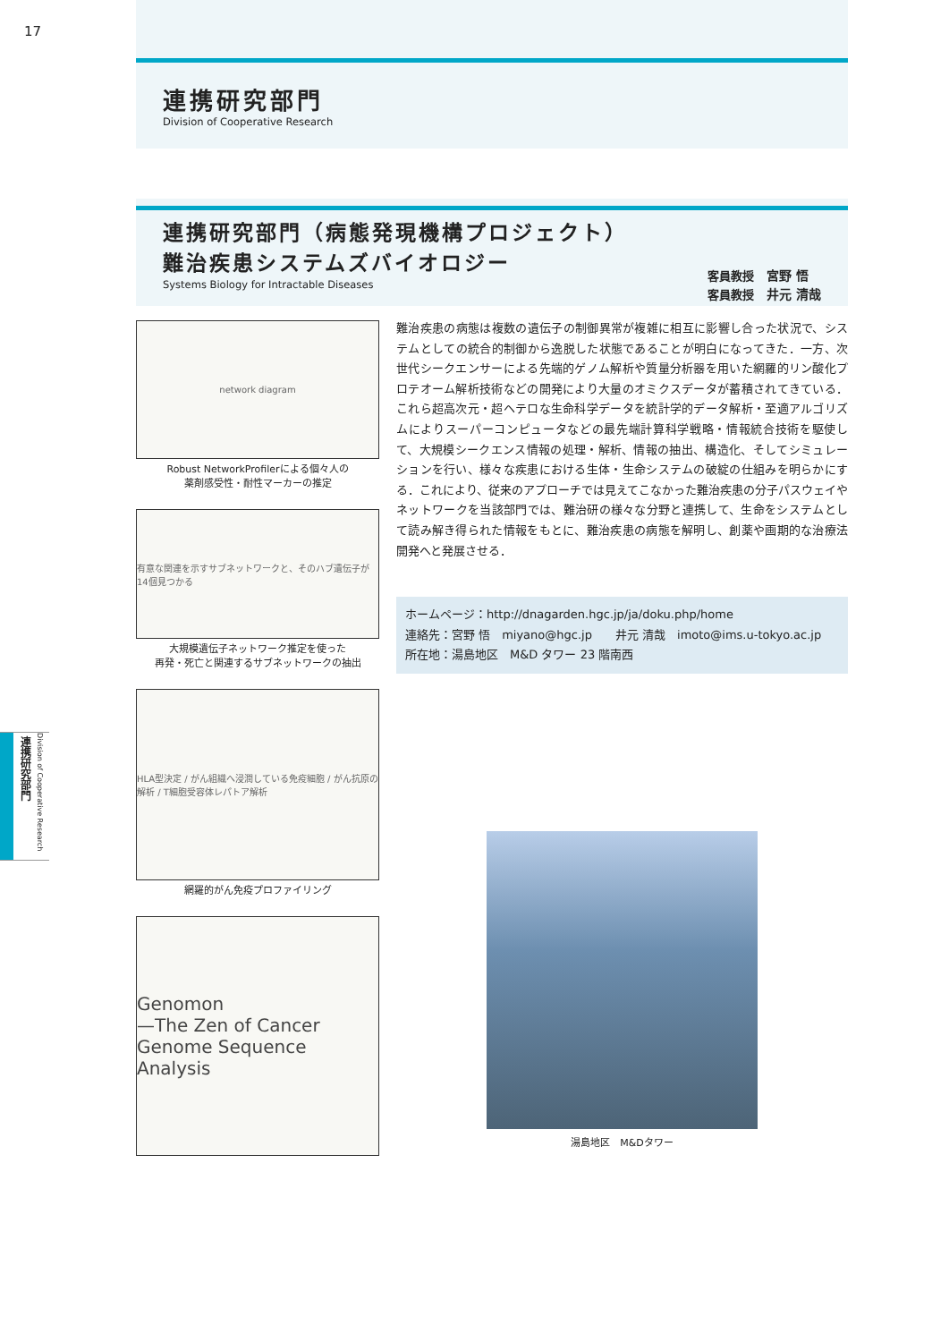17
連携研究部門
Division of Cooperative Research
連携研究部門（病態発現機構プロジェクト）
難治疾患システムズバイオロジー
Systems Biology for Intractable Diseases
客員教授 宮野 悟
客員教授 井元 清哉
network diagram
Robust NetworkProfilerによる個々人の
薬剤感受性・耐性マーカーの推定
有意な関連を示すサブネットワークと、そのハブ遺伝子が14個見つかる
大規模遺伝子ネットワーク推定を使った
再発・死亡と関連するサブネットワークの抽出
HLA型決定 / がん組織へ浸潤している免疫細胞 / がん抗原の解析 / T細胞受容体レパトア解析
網羅的がん免疫プロファイリング
Genomon
—The Zen of Cancer Genome Sequence Analysis
難治疾患の病態は複数の遺伝子の制御異常が複雑に相互に影響し合った状況で、システムとしての統合的制御から逸脱した状態であることが明白になってきた．一方、次世代シークエンサーによる先端的ゲノム解析や質量分析器を用いた網羅的リン酸化プロテオーム解析技術などの開発により大量のオミクスデータが蓄積されてきている．これら超高次元・超ヘテロな生命科学データを統計学的データ解析・至適アルゴリズムによりスーパーコンピュータなどの最先端計算科学戦略・情報統合技術を駆使して、大規模シークエンス情報の処理・解析、情報の抽出、構造化、そしてシミュレーションを行い、様々な疾患における生体・生命システムの破綻の仕組みを明らかにする．これにより、従来のアプローチでは見えてこなかった難治疾患の分子パスウェイやネットワークを当該部門では、難治研の様々な分野と連携して、生命をシステムとして読み解き得られた情報をもとに、難治疾患の病態を解明し、創薬や画期的な治療法開発へと発展させる．
ホームページ：http://dnagarden.hgc.jp/ja/doku.php/home
連絡先：宮野 悟　miyano@hgc.jp　　井元 清哉　imoto@ims.u-tokyo.ac.jp
所在地：湯島地区　M&D タワー 23 階南西
湯島地区　M&Dタワー
連携研究部門
Division of Cooperative Research